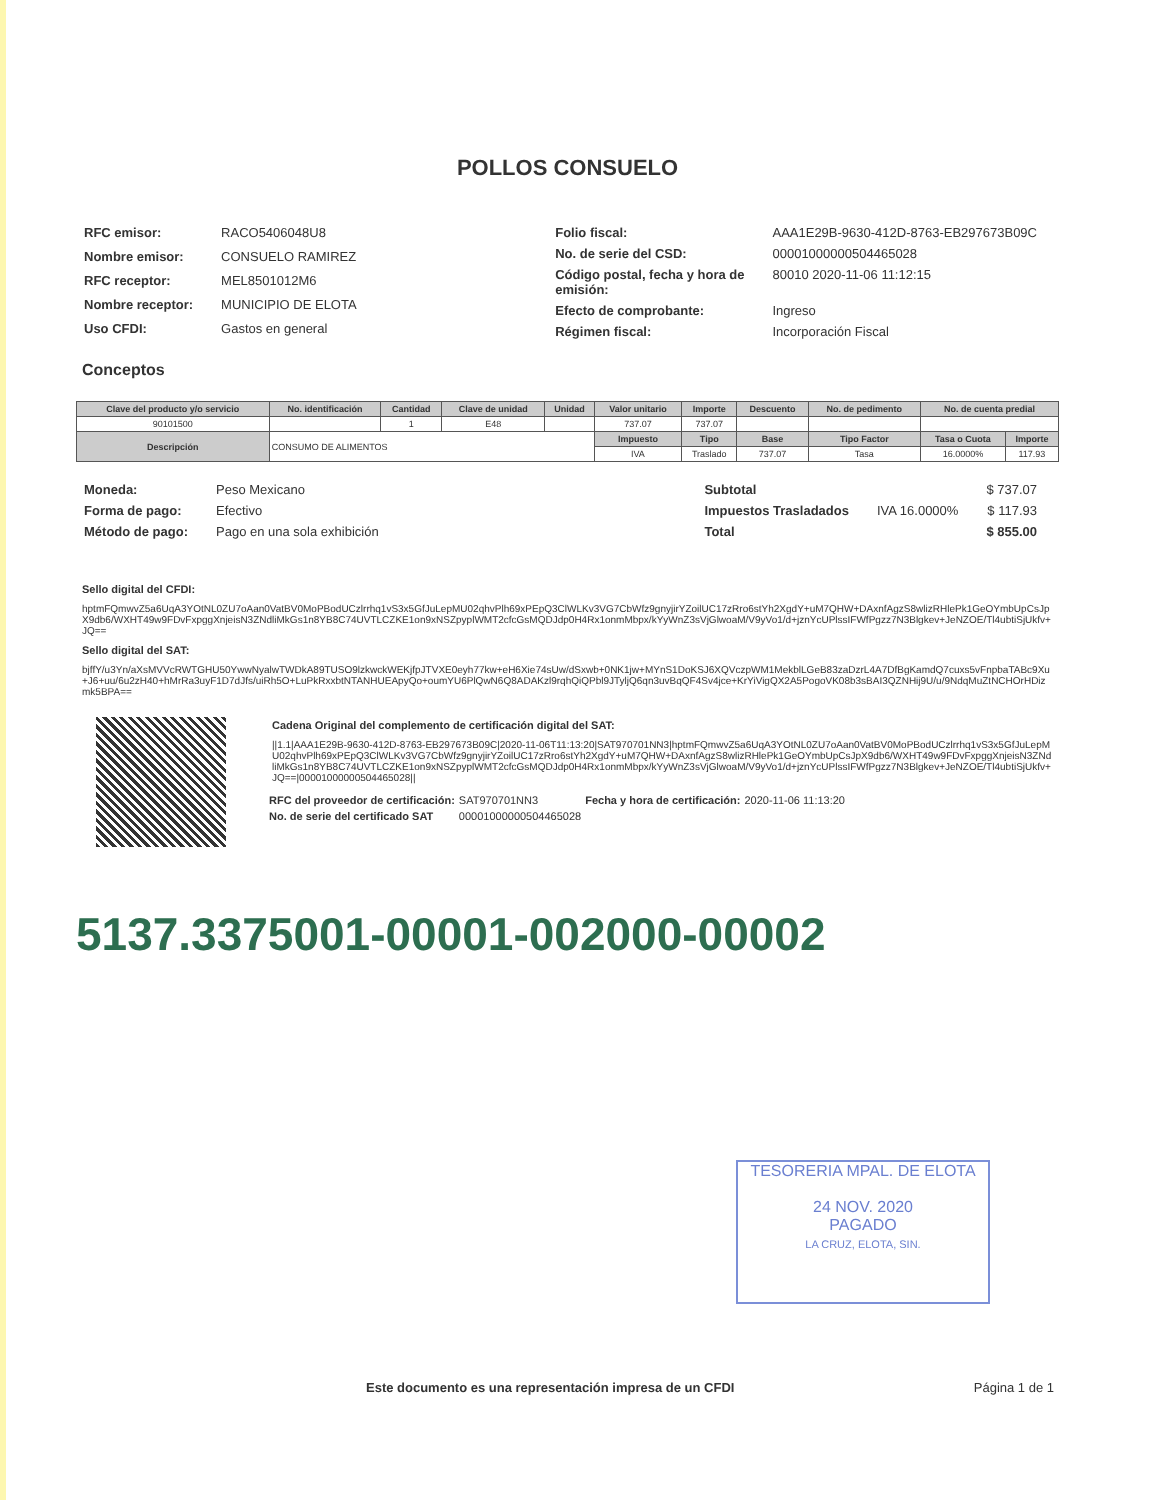POLLOS CONSUELO
| RFC emisor: | RACO5406048U8 |
| Nombre emisor: | CONSUELO RAMIREZ |
| RFC receptor: | MEL8501012M6 |
| Nombre receptor: | MUNICIPIO DE ELOTA |
| Uso CFDI: | Gastos en general |
| Folio fiscal: | AAA1E29B-9630-412D-8763-EB297673B09C |
| No. de serie del CSD: | 00001000000504465028 |
| Código postal, fecha y hora de emisión: | 80010 2020-11-06 11:12:15 |
| Efecto de comprobante: | Ingreso |
| Régimen fiscal: | Incorporación Fiscal |
Conceptos
| Clave del producto y/o servicio | No. identificación | Cantidad | Clave de unidad | Unidad | Valor unitario | Importe | Descuento | No. de pedimento | No. de cuenta predial | |
| --- | --- | --- | --- | --- | --- | --- | --- | --- | --- | --- |
| 90101500 | | 1 | E48 | | 737.07 | 737.07 | | | | |
| Descripción | CONSUMO DE ALIMENTOS | | | | Impuesto | Tipo | Base | Tipo Factor | Tasa o Cuota | Importe |
| | | | | | IVA | Traslado | 737.07 | Tasa | 16.0000% | 117.93 |
| Moneda: | Peso Mexicano |
| Forma de pago: | Efectivo |
| Método de pago: | Pago en una sola exhibición |
| Subtotal | | $ 737.07 |
| Impuestos Trasladados | IVA 16.0000% | $ 117.93 |
| Total | | $ 855.00 |
Sello digital del CFDI:
hptmFQmwvZ5a6UqA3YOtNL0ZU7oAan0VatBV0MoPBodUCzlrrhq1vS3x5GfJuLepMU02qhvPlh69xPEpQ3ClWLKv3VG7CbWfz9gnyjirYZoilUC17zRro6stYh2XgdY+uM7QHW+DAxnfAgzS8wlizRHlePk1GeOYmbUpCsJpX9db6/WXHT49w9FDvFxpggXnjeisN3ZNdliMkGs1n8YB8C74UVTLCZKE1on9xNSZpyplWMT2cfcGsMQDJdp0H4Rx1onmMbpx/kYyWnZ3sVjGlwoaM/V9yVo1/d+jznYcUPlssIFWfPgzz7N3Blgkev+JeNZOE/Tl4ubtiSjUkfv+JQ==
Sello digital del SAT:
bjffY/u3Yn/aXsMVVcRWTGHU50YwwNyalwTWDkA89TUSO9lzkwckWEKjfpJTVXE0eyh77kw+eH6Xie74sUw/dSxwb+0NK1jw+MYnS1DoKSJ6XQVczpWM1MekblLGeB83zaDzrL4A7DfBgKamdQ7cuxs5vFnpbaTABc9Xu+J6+uu/6u2zH40+hMrRa3uyF1D7dJfs/uiRh5O+LuPkRxxbtNTANHUEApyQo+oumYU6PlQwN6Q8ADAKzl9rqhQiQPbl9JTyljQ6qn3uvBqQF4Sv4jce+KrYiVigQX2A5PogoVK08b3sBAI3QZNHij9U/u/9NdqMuZtNCHOrHDizmk5BPA==
Cadena Original del complemento de certificación digital del SAT:
||1.1|AAA1E29B-9630-412D-8763-EB297673B09C|2020-11-06T11:13:20|SAT970701NN3|hptmFQmwvZ5a6UqA3YOtNL0ZU7oAan0VatBV0MoPBodUCzlrrhq1vS3x5GfJuLepMU02qhvPlh69xPEpQ3ClWLKv3VG7CbWfz9gnyjirYZoilUC17zRro6stYh2XgdY+uM7QHW+DAxnfAgzS8wlizRHlePk1GeOYmbUpCsJpX9db6/WXHT49w9FDvFxpggXnjeisN3ZNdliMkGs1n8YB8C74UVTLCZKE1on9xNSZpyplWMT2cfcGsMQDJdp0H4Rx1onmMbpx/kYyWnZ3sVjGlwoaM/V9yVo1/d+jznYcUPlssIFWfPgzz7N3Blgkev+JeNZOE/Tl4ubtiSjUkfv+JQ==|00001000000504465028||
| RFC del proveedor de certificación: | SAT970701NN3 | Fecha y hora de certificación: | 2020-11-06 11:13:20 |
| No. de serie del certificado SAT | 00001000000504465028 | | |
5137.3375001-00001-002000-00002
TESORERIA MPAL. DE ELOTA
24 NOV. 2020
PAGADO
LA CRUZ, ELOTA, SIN.
Este documento es una representación impresa de un CFDI
Página 1 de 1